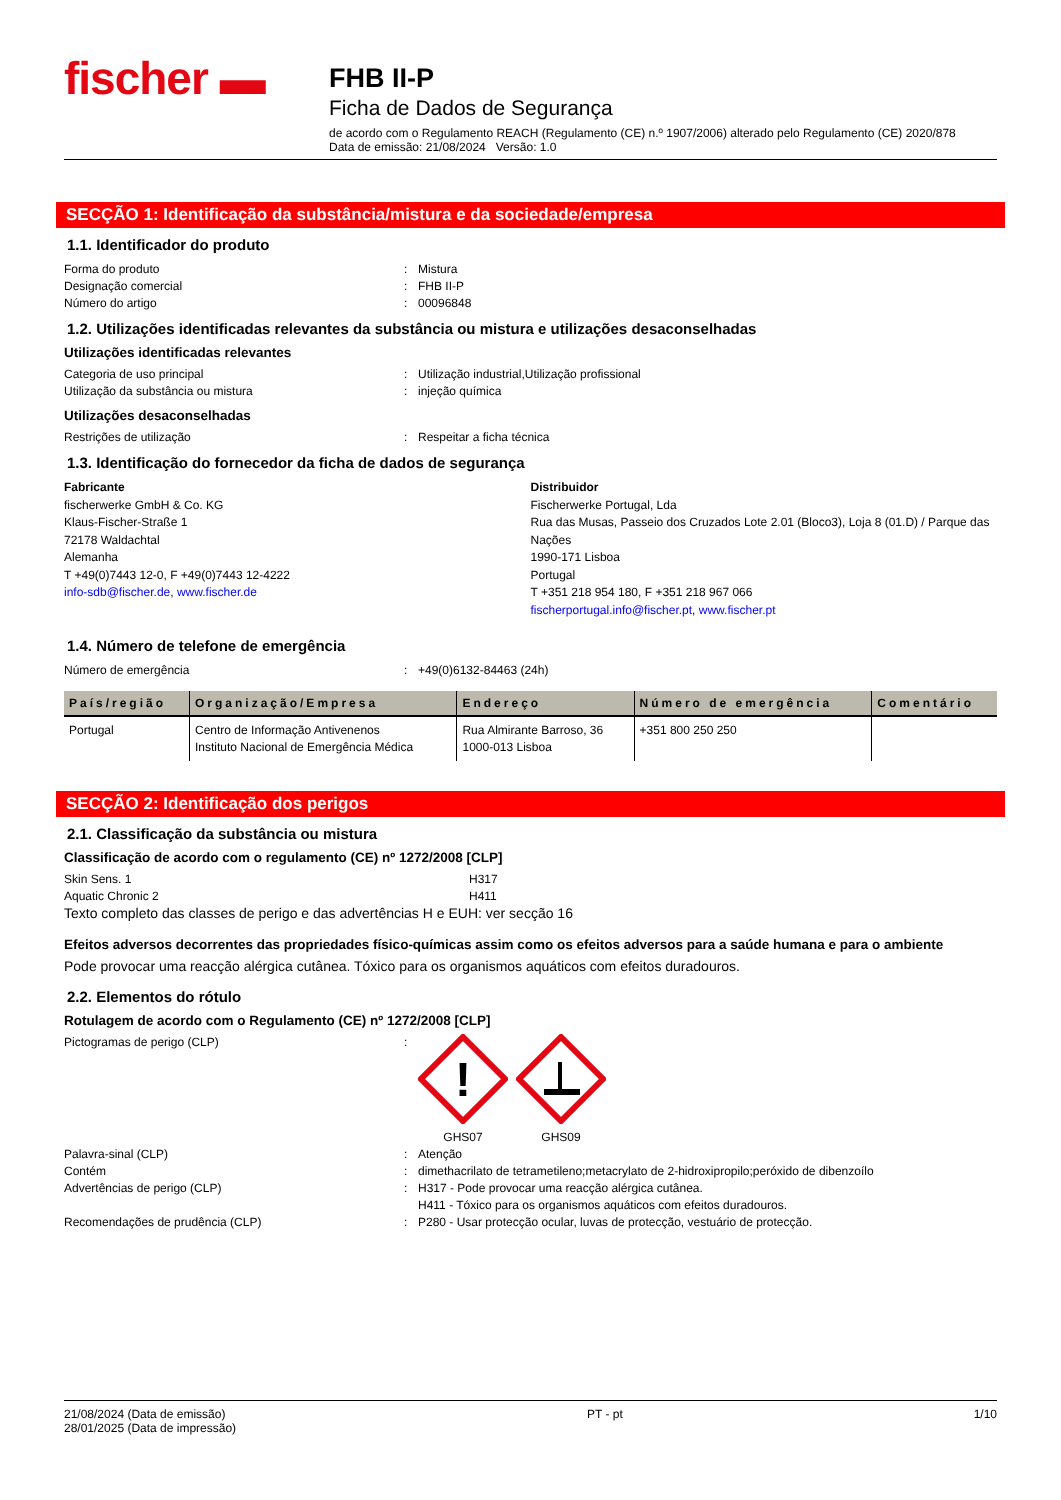fischer ▬
FHB II-P
Ficha de Dados de Segurança
de acordo com o Regulamento REACH (Regulamento (CE) n.º 1907/2006) alterado pelo Regulamento (CE) 2020/878
Data de emissão: 21/08/2024 Versão: 1.0
SECÇÃO 1: Identificação da substância/mistura e da sociedade/empresa
1.1. Identificador do produto
Forma do produto: Mistura
Designação comercial: FHB II-P
Número do artigo: 00096848
1.2. Utilizações identificadas relevantes da substância ou mistura e utilizações desaconselhadas
Utilizações identificadas relevantes
Categoria de uso principal: Utilização industrial,Utilização profissional
Utilização da substância ou mistura: injeção química
Utilizações desaconselhadas
Restrições de utilização: Respeitar a ficha técnica
1.3. Identificação do fornecedor da ficha de dados de segurança
Fabricante
fischerwerke GmbH & Co. KG
Klaus-Fischer-Straße 1
72178 Waldachtal
Alemanha
T +49(0)7443 12-0, F +49(0)7443 12-4222
info-sdb@fischer.de, www.fischer.de
Distribuidor
Fischerwerke Portugal, Lda
Rua das Musas, Passeio dos Cruzados Lote 2.01 (Bloco3), Loja 8 (01.D) / Parque das Nações
1990-171 Lisboa
Portugal
T +351 218 954 180, F +351 218 967 066
fischerportugal.info@fischer.pt, www.fischer.pt
1.4. Número de telefone de emergência
Número de emergência: +49(0)6132-84463 (24h)
| País/região | Organização/Empresa | Endereço | Número de emergência | Comentário |
| --- | --- | --- | --- | --- |
| Portugal | Centro de Informação Antivenenos Instituto Nacional de Emergência Médica | Rua Almirante Barroso, 36 1000-013 Lisboa | +351 800 250 250 | |
SECÇÃO 2: Identificação dos perigos
2.1. Classificação da substância ou mistura
Classificação de acordo com o regulamento (CE) nº 1272/2008 [CLP]
Skin Sens. 1 H317
Aquatic Chronic 2 H411
Texto completo das classes de perigo e das advertências H e EUH: ver secção 16
Efeitos adversos decorrentes das propriedades físico-químicas assim como os efeitos adversos para a saúde humana e para o ambiente
Pode provocar uma reacção alérgica cutânea. Tóxico para os organismos aquáticos com efeitos duradouros.
2.2. Elementos do rótulo
Rotulagem de acordo com o Regulamento (CE) nº 1272/2008 [CLP]
Pictogramas de perigo (CLP):
!
GHS07
GHS09
Palavra-sinal (CLP): Atenção
Contém: dimethacrilato de tetrametileno;metacrylato de 2-hidroxipropilo;peróxido de dibenzoílo
Advertências de perigo (CLP): H317 - Pode provocar uma reacção alérgica cutânea.
H411 - Tóxico para os organismos aquáticos com efeitos duradouros.
Recomendações de prudência (CLP): P280 - Usar protecção ocular, luvas de protecção, vestuário de protecção.
21/08/2024 (Data de emissão)
28/01/2025 (Data de impressão) PT - pt 1/10